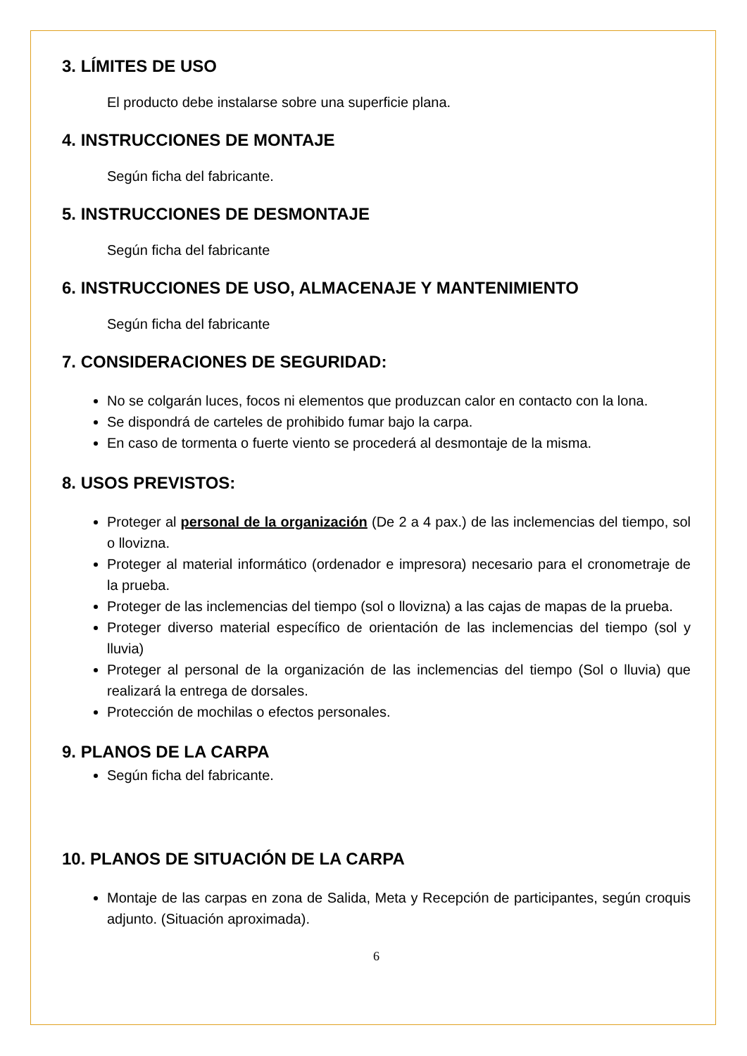3. LÍMITES DE USO
El producto debe instalarse sobre una superficie plana.
4. INSTRUCCIONES DE MONTAJE
Según ficha del fabricante.
5. INSTRUCCIONES DE DESMONTAJE
Según ficha del fabricante
6. INSTRUCCIONES DE USO, ALMACENAJE Y MANTENIMIENTO
Según ficha del fabricante
7. CONSIDERACIONES DE SEGURIDAD:
No se colgarán luces, focos ni elementos que produzcan calor en contacto con la lona.
Se dispondrá de carteles de prohibido fumar bajo la carpa.
En caso de tormenta o fuerte viento se procederá al desmontaje de la misma.
8. USOS PREVISTOS:
Proteger al personal de la organización (De 2 a 4 pax.) de las inclemencias del tiempo, sol o llovizna.
Proteger al material informático (ordenador e impresora) necesario para el cronometraje de la prueba.
Proteger de las inclemencias del tiempo (sol o llovizna) a las cajas de mapas de la prueba.
Proteger diverso material específico de orientación de las inclemencias del tiempo (sol y lluvia)
Proteger al personal de la organización de las inclemencias del tiempo (Sol o lluvia) que realizará la entrega de dorsales.
Protección de mochilas o efectos personales.
9. PLANOS DE LA CARPA
Según ficha del fabricante.
10. PLANOS DE SITUACIÓN DE LA CARPA
Montaje de las carpas en zona de Salida, Meta y Recepción de participantes, según croquis adjunto. (Situación aproximada).
6